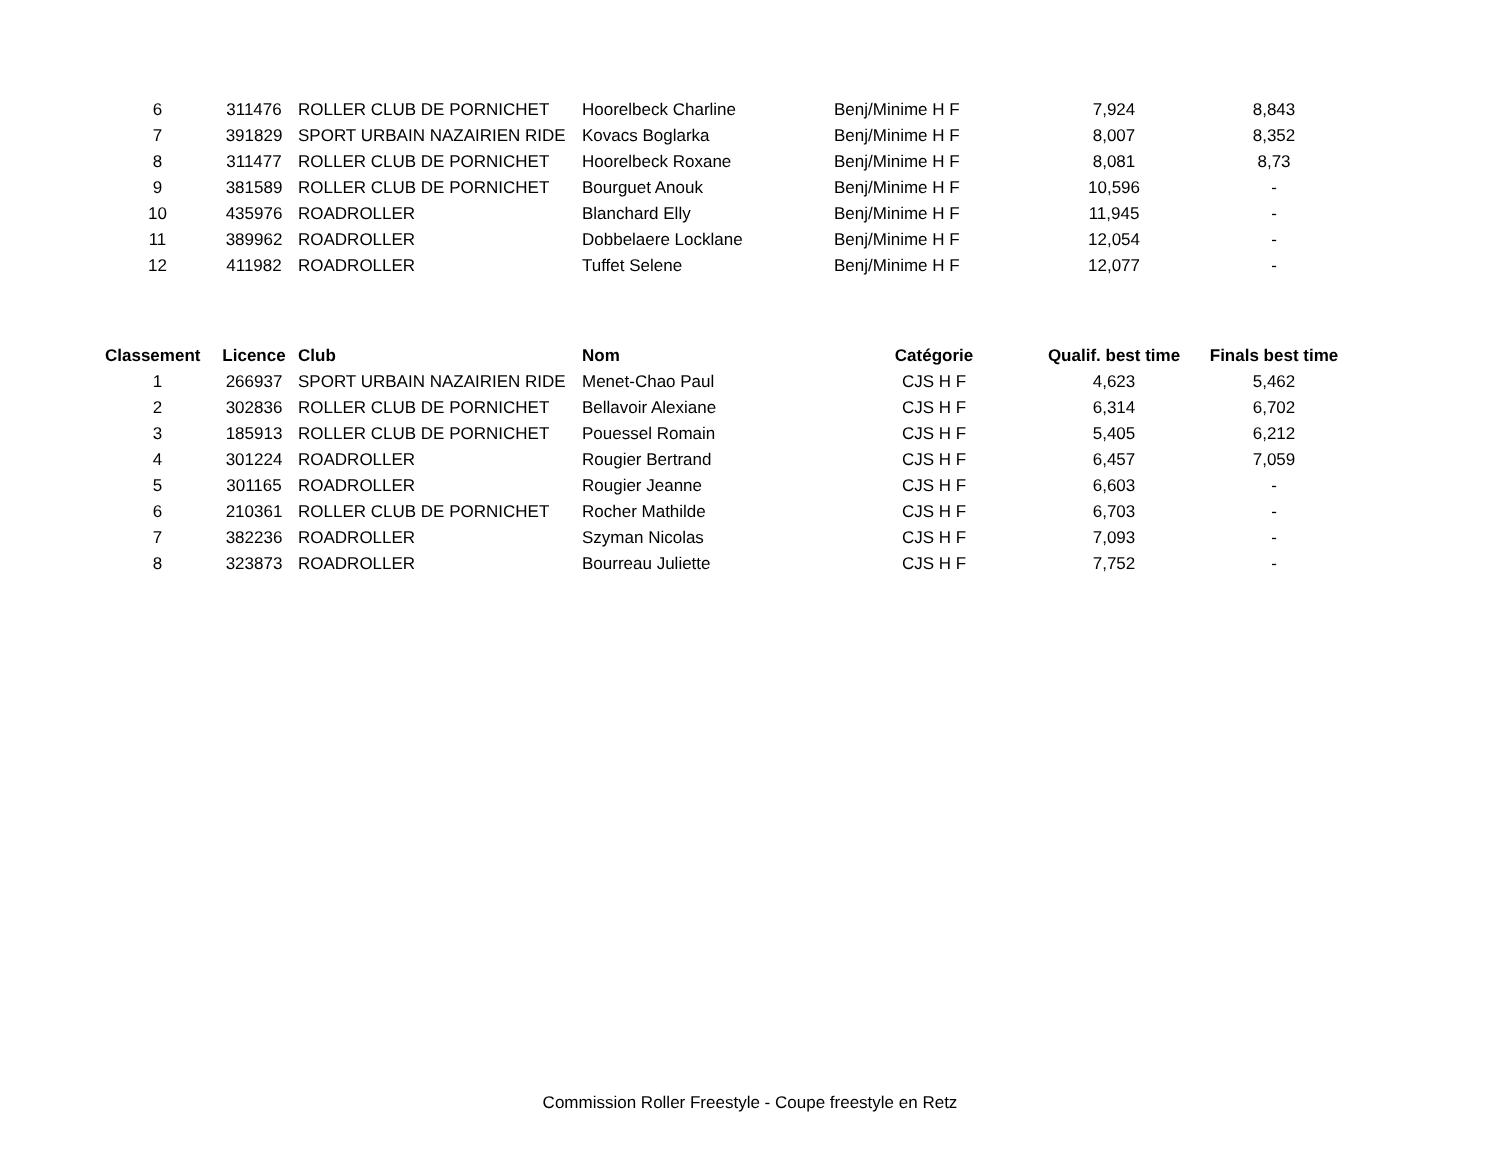| 6 | 311476 | ROLLER CLUB DE PORNICHET | Hoorelbeck Charline | Benj/Minime H F | 7,924 | 8,843 |
| 7 | 391829 | SPORT URBAIN NAZAIRIEN RIDE | Kovacs Boglarka | Benj/Minime H F | 8,007 | 8,352 |
| 8 | 311477 | ROLLER CLUB DE PORNICHET | Hoorelbeck Roxane | Benj/Minime H F | 8,081 | 8,73 |
| 9 | 381589 | ROLLER CLUB DE PORNICHET | Bourguet Anouk | Benj/Minime H F | 10,596 | - |
| 10 | 435976 | ROADROLLER | Blanchard Elly | Benj/Minime H F | 11,945 | - |
| 11 | 389962 | ROADROLLER | Dobbelaere Locklane | Benj/Minime H F | 12,054 | - |
| 12 | 411982 | ROADROLLER | Tuffet Selene | Benj/Minime H F | 12,077 | - |
| Classement | Licence | Club | Nom | Catégorie | Qualif. best time | Finals best time |
| --- | --- | --- | --- | --- | --- | --- |
| 1 | 266937 | SPORT URBAIN NAZAIRIEN RIDE | Menet-Chao Paul | CJS H F | 4,623 | 5,462 |
| 2 | 302836 | ROLLER CLUB DE PORNICHET | Bellavoir Alexiane | CJS H F | 6,314 | 6,702 |
| 3 | 185913 | ROLLER CLUB DE PORNICHET | Pouessel Romain | CJS H F | 5,405 | 6,212 |
| 4 | 301224 | ROADROLLER | Rougier Bertrand | CJS H F | 6,457 | 7,059 |
| 5 | 301165 | ROADROLLER | Rougier Jeanne | CJS H F | 6,603 | - |
| 6 | 210361 | ROLLER CLUB DE PORNICHET | Rocher Mathilde | CJS H F | 6,703 | - |
| 7 | 382236 | ROADROLLER | Szyman Nicolas | CJS H F | 7,093 | - |
| 8 | 323873 | ROADROLLER | Bourreau Juliette | CJS H F | 7,752 | - |
Commission Roller Freestyle - Coupe freestyle en Retz